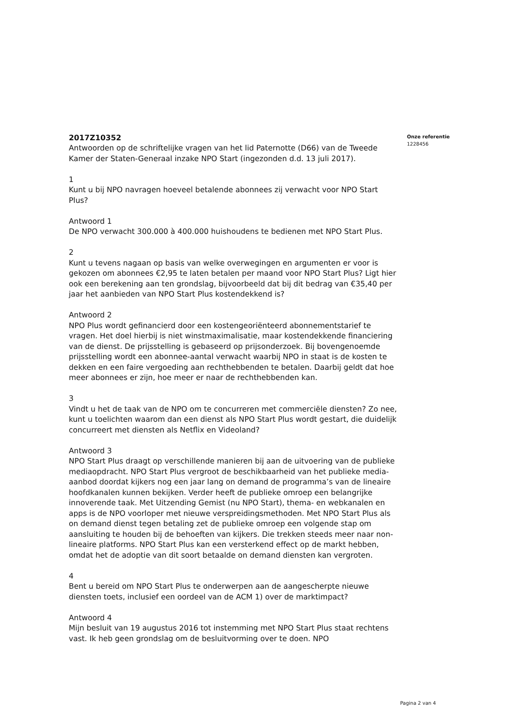2017Z10352
Antwoorden op de schriftelijke vragen van het lid Paternotte (D66) van de Tweede Kamer der Staten-Generaal inzake NPO Start (ingezonden d.d. 13 juli 2017).
1
Kunt u bij NPO navragen hoeveel betalende abonnees zij verwacht voor NPO Start Plus?
Antwoord 1
De NPO verwacht 300.000 à 400.000 huishoudens te bedienen met NPO Start Plus.
2
Kunt u tevens nagaan op basis van welke overwegingen en argumenten er voor is gekozen om abonnees €2,95 te laten betalen per maand voor NPO Start Plus? Ligt hier ook een berekening aan ten grondslag, bijvoorbeeld dat bij dit bedrag van €35,40 per jaar het aanbieden van NPO Start Plus kostendekkend is?
Antwoord 2
NPO Plus wordt gefinancierd door een kostengeoriënteerd abonnementstarief te vragen. Het doel hierbij is niet winstmaximalisatie, maar kostendekkende financiering van de dienst. De prijsstelling is gebaseerd op prijsonderzoek. Bij bovengenoemde prijsstelling wordt een abonnee-aantal verwacht waarbij NPO in staat is de kosten te dekken en een faire vergoeding aan rechthebbenden te betalen. Daarbij geldt dat hoe meer abonnees er zijn, hoe meer er naar de rechthebbenden kan.
3
Vindt u het de taak van de NPO om te concurreren met commerciële diensten? Zo nee, kunt u toelichten waarom dan een dienst als NPO Start Plus wordt gestart, die duidelijk concurreert met diensten als Netflix en Videoland?
Antwoord 3
NPO Start Plus draagt op verschillende manieren bij aan de uitvoering van de publieke mediaopdracht. NPO Start Plus vergroot de beschikbaarheid van het publieke media-aanbod doordat kijkers nog een jaar lang on demand de programma’s van de lineaire hoofdkanalen kunnen bekijken. Verder heeft de publieke omroep een belangrijke innoverende taak. Met Uitzending Gemist (nu NPO Start), thema- en webkanalen en apps is de NPO voorloper met nieuwe verspreidingsmethoden. Met NPO Start Plus als on demand dienst tegen betaling zet de publieke omroep een volgende stap om aansluiting te houden bij de behoeften van kijkers. Die trekken steeds meer naar non-lineaire platforms. NPO Start Plus kan een versterkend effect op de markt hebben, omdat het de adoptie van dit soort betaalde on demand diensten kan vergroten.
4
Bent u bereid om NPO Start Plus te onderwerpen aan de aangescherpte nieuwe diensten toets, inclusief een oordeel van de ACM 1) over de marktimpact?
Antwoord 4
Mijn besluit van 19 augustus 2016 tot instemming met NPO Start Plus staat rechtens vast. Ik heb geen grondslag om de besluitvorming over te doen. NPO
Onze referentie
1228456
Pagina 2 van 4